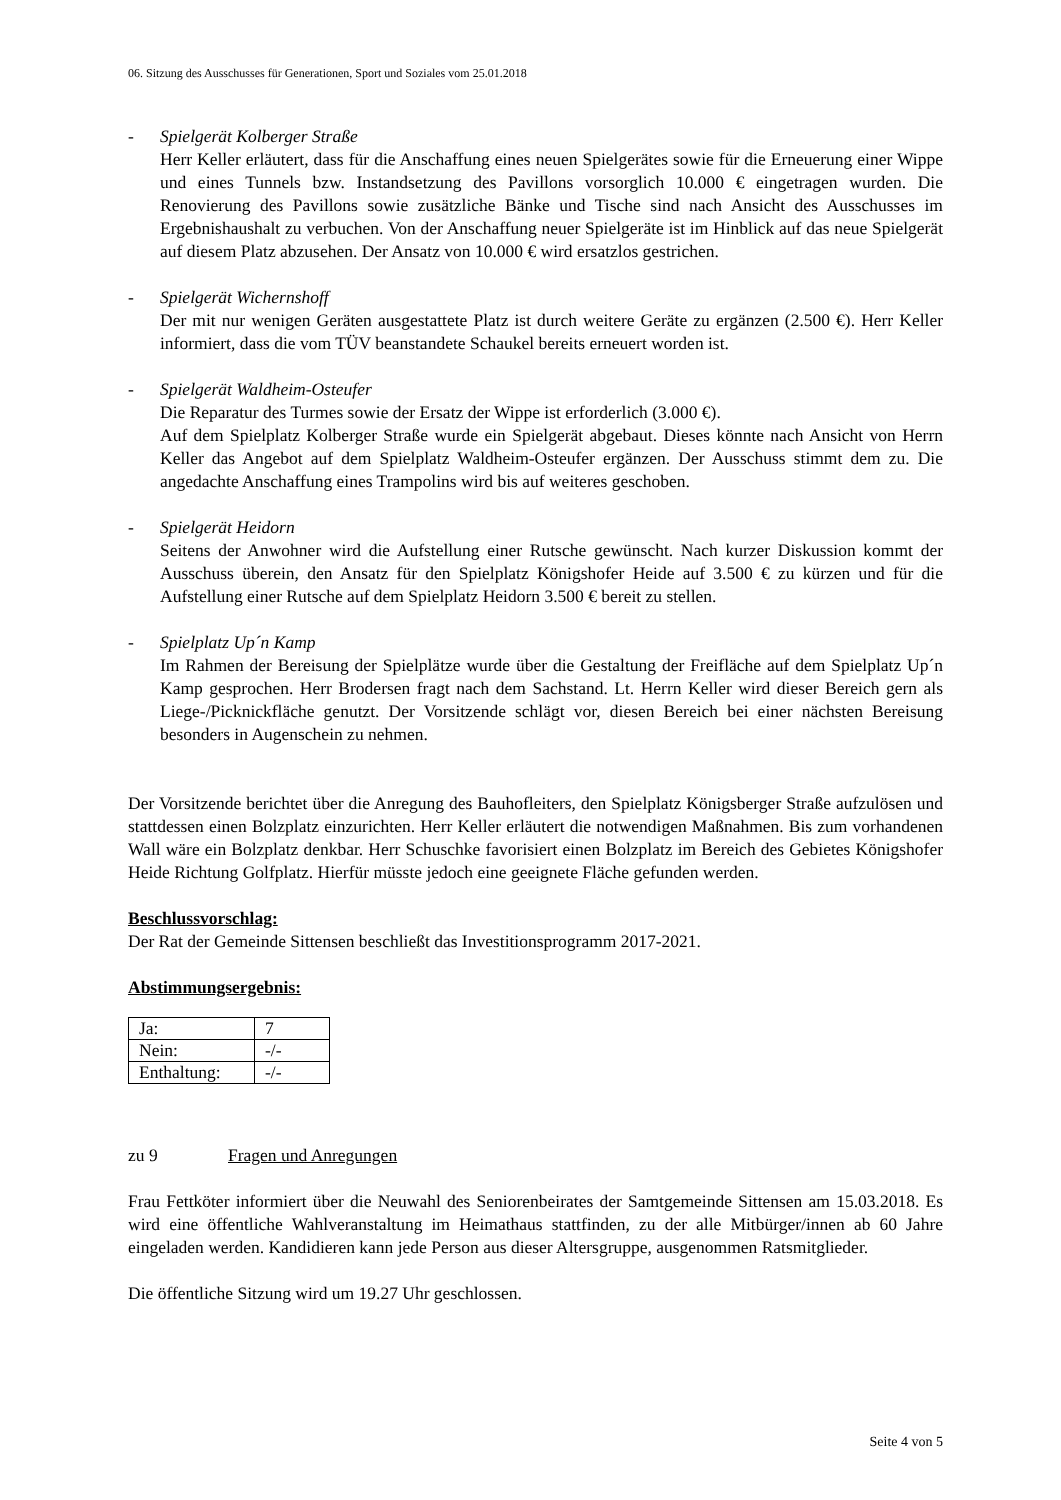06. Sitzung des Ausschusses für Generationen, Sport und Soziales vom 25.01.2018
- Spielgerät Kolberger Straße
Herr Keller erläutert, dass für die Anschaffung eines neuen Spielgerätes sowie für die Erneuerung einer Wippe und eines Tunnels bzw. Instandsetzung des Pavillons vorsorglich 10.000 € eingetragen wurden. Die Renovierung des Pavillons sowie zusätzliche Bänke und Tische sind nach Ansicht des Ausschusses im Ergebnishaushalt zu verbuchen. Von der Anschaffung neuer Spielgeräte ist im Hinblick auf das neue Spielgerät auf diesem Platz abzusehen. Der Ansatz von 10.000 € wird ersatzlos gestrichen.
- Spielgerät Wichernshoff
Der mit nur wenigen Geräten ausgestattete Platz ist durch weitere Geräte zu ergänzen (2.500 €). Herr Keller informiert, dass die vom TÜV beanstandete Schaukel bereits erneuert worden ist.
- Spielgerät Waldheim-Osteufer
Die Reparatur des Turmes sowie der Ersatz der Wippe ist erforderlich (3.000 €).
Auf dem Spielplatz Kolberger Straße wurde ein Spielgerät abgebaut. Dieses könnte nach Ansicht von Herrn Keller das Angebot auf dem Spielplatz Waldheim-Osteufer ergänzen. Der Ausschuss stimmt dem zu. Die angedachte Anschaffung eines Trampolins wird bis auf weiteres geschoben.
- Spielgerät Heidorn
Seitens der Anwohner wird die Aufstellung einer Rutsche gewünscht. Nach kurzer Diskussion kommt der Ausschuss überein, den Ansatz für den Spielplatz Königshofer Heide auf 3.500 € zu kürzen und für die Aufstellung einer Rutsche auf dem Spielplatz Heidorn 3.500 € bereit zu stellen.
- Spielplatz Up´n Kamp
Im Rahmen der Bereisung der Spielplätze wurde über die Gestaltung der Freifläche auf dem Spielplatz Up´n Kamp gesprochen. Herr Brodersen fragt nach dem Sachstand. Lt. Herrn Keller wird dieser Bereich gern als Liege-/Picknickfläche genutzt. Der Vorsitzende schlägt vor, diesen Bereich bei einer nächsten Bereisung besonders in Augenschein zu nehmen.
Der Vorsitzende berichtet über die Anregung des Bauhofleiters, den Spielplatz Königsberger Straße aufzulösen und stattdessen einen Bolzplatz einzurichten. Herr Keller erläutert die notwendigen Maßnahmen. Bis zum vorhandenen Wall wäre ein Bolzplatz denkbar. Herr Schuschke favorisiert einen Bolzplatz im Bereich des Gebietes Königshofer Heide Richtung Golfplatz. Hierfür müsste jedoch eine geeignete Fläche gefunden werden.
Beschlussvorschlag:
Der Rat der Gemeinde Sittensen beschließt das Investitionsprogramm 2017-2021.
Abstimmungsergebnis:
| Ja: | 7 |
| Nein: | -/- |
| Enthaltung: | -/- |
zu 9 Fragen und Anregungen
Frau Fettköter informiert über die Neuwahl des Seniorenbeirates der Samtgemeinde Sittensen am 15.03.2018. Es wird eine öffentliche Wahlveranstaltung im Heimathaus stattfinden, zu der alle Mitbürger/innen ab 60 Jahre eingeladen werden. Kandidieren kann jede Person aus dieser Altersgruppe, ausgenommen Ratsmitglieder.
Die öffentliche Sitzung wird um 19.27 Uhr geschlossen.
Seite 4 von 5